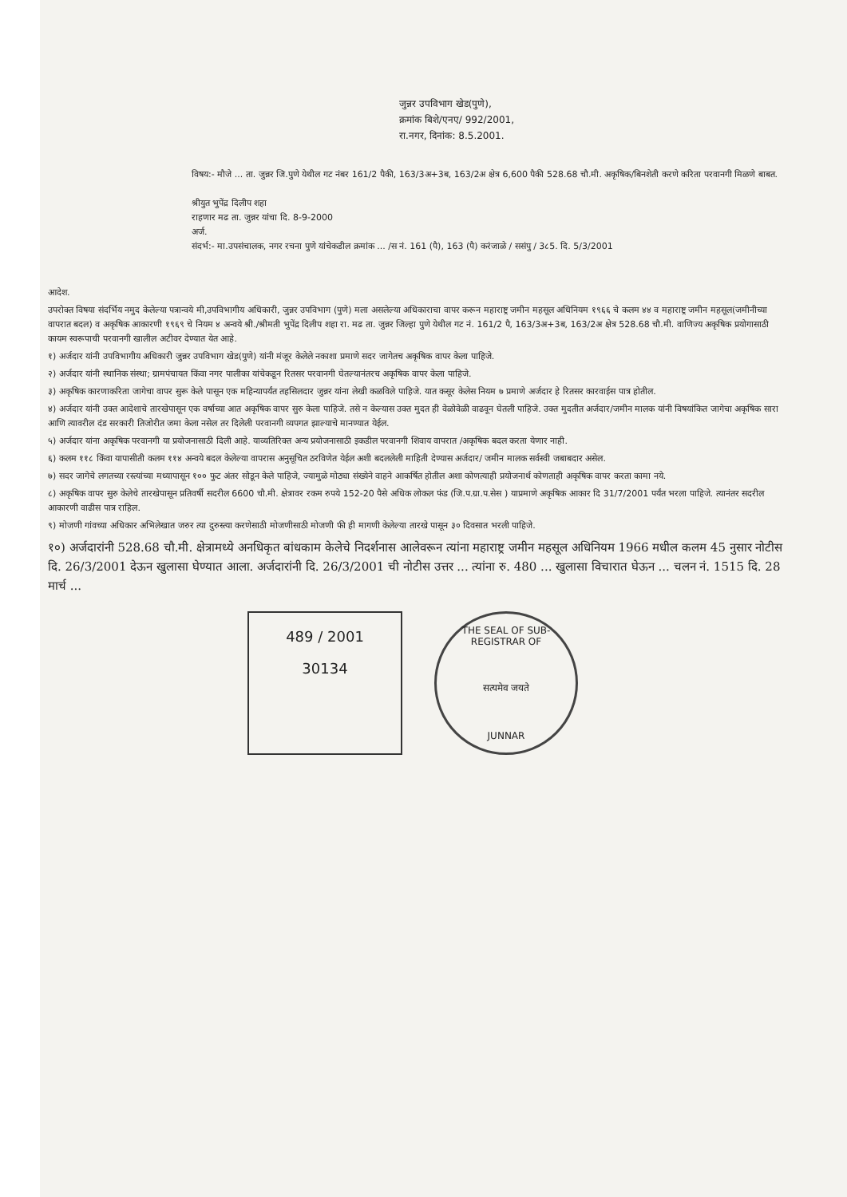जुन्नर उपविभाग खेड(पुणे),
क्रमांक बिशे/एनए/ 992/2001,
रा.नगर, दिनांक: 8.5.2001.
विषय:- मौजे ... ता. जुन्नर जि.पुणे येथील गट नंबर 161/2 पैकी, 163/3अ+3ब, 163/2अ क्षेत्र 6,600 पैकी 528.68 चौ.मी. अकृषिक/बिनशेती करणे करिता परवानगी मिळणे बाबत.
श्रीयुत भुपेंद्र दिलीप शहा
राहणार मढ ता. जुन्नर यांचा दि. 8-9-2000
अर्ज.
संदर्भ:- मा.उपसंचालक, नगर रचना पुणे यांचेकडील क्रमांक ... /स नं. 161 (पै), 163 (पै) करंजाळे / ससंपु / 3८5. दि. 5/3/2001
आदेश.
उपरोक्त विषया संदर्भिय नमुद केलेल्या पत्रान्वये मी,उपविभागीय अधिकारी, जुन्नर उपविभाग (पुणे) मला असलेल्या अधिकाराचा वापर करून महाराष्ट्र जमीन महसूल अधिनियम १९६६ चे कलम ४४ व महाराष्ट्र जमीन महसूल(जमीनीच्या वापरात बदल) व अकृषिक आकारणी १९६९ चे नियम ४ अन्वये श्री./श्रीमती भुपेंद्र दिलीप शहा रा. मढ ता. जुन्नर जिल्हा पुणे येथील गट नं. 161/2 पै, 163/3अ+3ब, 163/2अ क्षेत्र 528.68 चौ.मी. वाणिज्य अकृषिक प्रयोगासाठी कायम स्वरूपाची परवानगी खालील अटीवर देण्यात येत आहे.
१) अर्जदार यांनी उपविभागीय अधिकारी जुन्नर उपविभाग खेड(पुणे) यांनी मंजूर केलेले नकाशा प्रमाणे सदर जागेतच अकृषिक वापर केला पाहिजे.
२) अर्जदार यांनी स्थानिक संस्था; ग्रामपंचायत किंवा नगर पालीका यांचेकडून रितसर परवानगी घेतल्यानंतरच अकृषिक वापर केला पाहिजे.
३) अकृषिक कारणाकरिता जागेचा वापर सुरू केले पासून एक महिन्यापर्यंत तहसिलदार जुन्नर यांना लेखी कळविले पाहिजे. यात कसूर केलेस नियम ७ प्रमाणे अर्जदार हे रितसर कारवाईस पात्र होतील.
४) अर्जदार यांनी उक्त आदेशाचे तारखेपासून एक वर्षाच्या आत अकृषिक वापर सुरु केला पाहिजे. तसे न केल्यास उक्त मुदत ही वेळोवेळी वाढवून घेतली पाहिजे. उक्त मुदतीत अर्जदार/जमीन मालक यांनी विषयांकित जागेचा अकृषिक सारा आणि त्यावरील दंड सरकारी तिजोरीत जमा केला नसेल तर दिलेली परवानगी व्यपगत झाल्याचे मानण्यात येईल.
५) अर्जदार यांना अकृषिक परवानगी या प्रयोजनासाठी दिली आहे. याव्यतिरिक्त अन्य प्रयोजनासाठी इकडील परवानगी शिवाय वापरात /अकृषिक बदल करता येणार नाही.
६) कलम ११८ किंवा यापासीती कलम ११४ अन्वये बदल केलेल्या वापरास अनुसूचित ठरविणेत येईल अशी बदललेली माहिती देण्यास अर्जदार/ जमीन मालक सर्वस्वी जबाबदार असेल.
७) सदर जागेचे लगतच्या रस्त्यांच्या मध्यापासून १०० फुट अंतर सोडून केले पाहिजे, ज्यामुळे मोठ्या संख्येने वाहने आकर्षित होतील अशा कोणत्याही प्रयोजनार्थ कोणताही अकृषिक वापर करता कामा नये.
८) अकृषिक वापर सुरु केलेचे तारखेपासून प्रतिवर्षी सदरील 6600 चौ.मी. क्षेत्रावर रकम रुपये 152-20 पैसे अधिक लोकल फंड (जि.प.ग्रा.प.सेस ) याप्रमाणे अकृषिक आकार दि 31/7/2001 पर्यंत भरला पाहिजे. त्यानंतर सदरील आकारणी वाढीस पात्र राहिल.
९) मोजणी गांवच्या अधिकार अभिलेखात जरुर त्या दुरुस्त्या करणेसाठी मोजणीसाठी मोजणी फी ही मागणी केलेल्या तारखे पासून ३० दिवसात भरली पाहिजे.
१०) अर्जदारांनी 528.68 चौ.मी. क्षेत्रामध्ये अनधिकृत बांधकाम केलेचे निदर्शनास आलेवरून त्यांना महाराष्ट्र जमीन महसूल अधिनियम 1966 मधील कलम 45 नुसार नोटीस दि. 26/3/2001 देऊन खुलासा घेण्यात आला. अर्जदारांनी दि. 26/3/2001 ची नोटीस उत्तर ... त्यांना रु. 480 ... खुलासा विचारात घेऊन ... चलन नं. 1515 दि. 28 मार्च ...
489 / 2001
30134
THE SEAL OF SUB-REGISTRAR OF
सत्यमेव जयते
JUNNAR